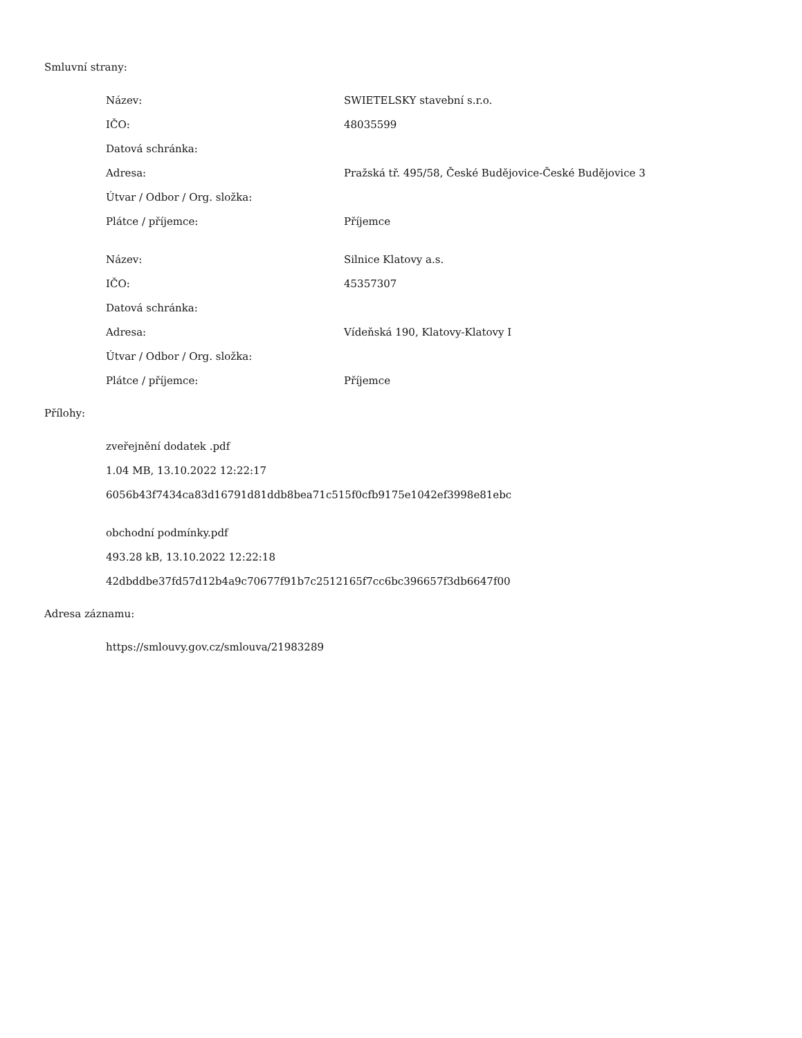Smluvní strany:
| Název: | SWIETELSKY stavební s.r.o. |
| IČO: | 48035599 |
| Datová schránka: | |
| Adresa: | Pražská tř. 495/58, České Budějovice-České Budějovice 3 |
| Útvar / Odbor / Org. složka: | |
| Plátce / příjemce: | Příjemce |
| Název: | Silnice Klatovy a.s. |
| IČO: | 45357307 |
| Datová schránka: | |
| Adresa: | Vídeňská 190, Klatovy-Klatovy I |
| Útvar / Odbor / Org. složka: | |
| Plátce / příjemce: | Příjemce |
Přílohy:
zveřejnění dodatek .pdf
1.04 MB, 13.10.2022 12:22:17
6056b43f7434ca83d16791d81ddb8bea71c515f0cfb9175e1042ef3998e81ebc
obchodní podmínky.pdf
493.28 kB, 13.10.2022 12:22:18
42dbddbe37fd57d12b4a9c70677f91b7c2512165f7cc6bc396657f3db6647f00
Adresa záznamu:
https://smlouvy.gov.cz/smlouva/21983289